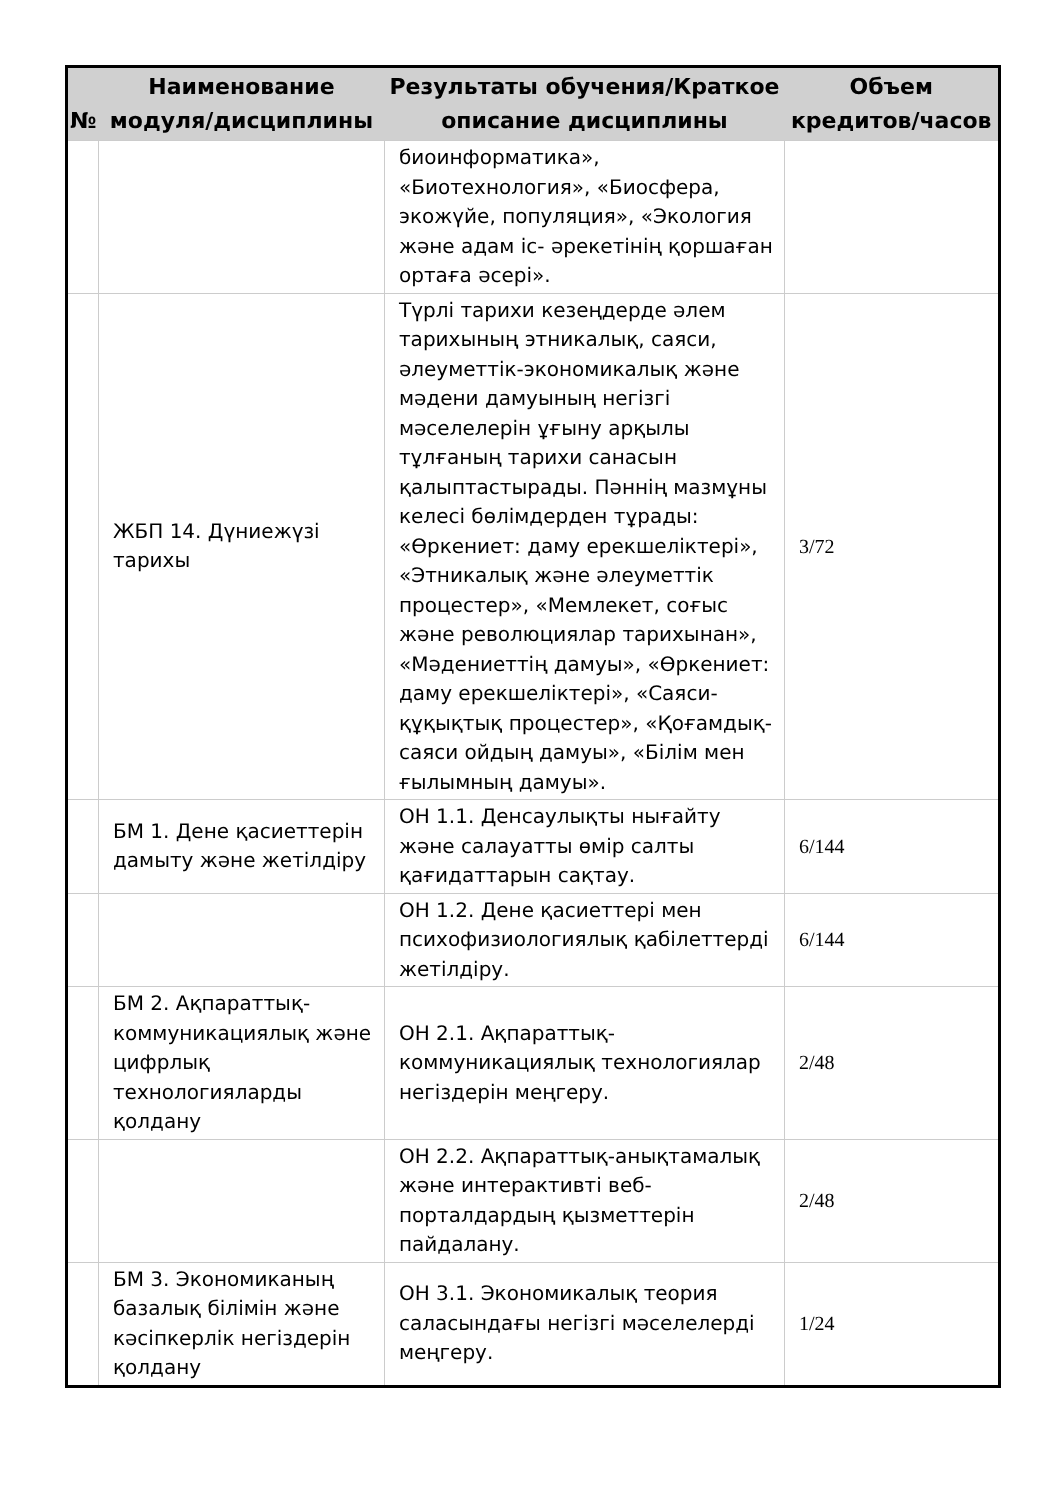| № | Наименование модуля/дисциплины | Результаты обучения/Краткое описание дисциплины | Объем кредитов/часов |
| --- | --- | --- | --- |
| | | биоинформатика», «Биотехнология», «Биосфера, экожүйе, популяция», «Экология және адам іс- әрекетінің қоршаған ортаға әсері». | |
| | ЖБП 14. Дүниежүзі тарихы | Түрлі тарихи кезеңдерде әлем тарихының этникалық, саяси, әлеуметтік-экономикалық және мәдени дамуының негізгі мәселелерін ұғыну арқылы тұлғаның тарихи санасын қалыптастырады. Пәннің мазмұны келесі бөлімдерден тұрады: «Өркениет: даму ерекшеліктері», «Этникалық және әлеуметтік процестер», «Мемлекет, соғыс және революциялар тарихынан», «Мәдениеттің дамуы», «Өркениет: даму ерекшеліктері», «Саяси-құқықтық процестер», «Қоғамдық-саяси ойдың дамуы», «Білім мен ғылымның дамуы». | 3/72 |
| | БМ 1. Дене қасиеттерін дамыту және жетілдіру | ОН 1.1. Денсаулықты нығайту және салауатты өмір салты қағидаттарын сақтау. | 6/144 |
| | | ОН 1.2. Дене қасиеттері мен психофизиологиялық қабілеттерді жетілдіру. | 6/144 |
| | БМ 2. Ақпараттық-коммуникациялық және цифрлық технологияларды қолдану | ОН 2.1. Ақпараттық-коммуникациялық технологиялар негіздерін меңгеру. | 2/48 |
| | | ОН 2.2. Ақпараттық-анықтамалық және интерактивті веб-порталдардың қызметтерін пайдалану. | 2/48 |
| | БМ 3. Экономиканың базалық білімін және кәсіпкерлік негіздерін қолдану | ОН 3.1. Экономикалық теория саласындағы негізгі мәселелерді меңгеру. | 1/24 |